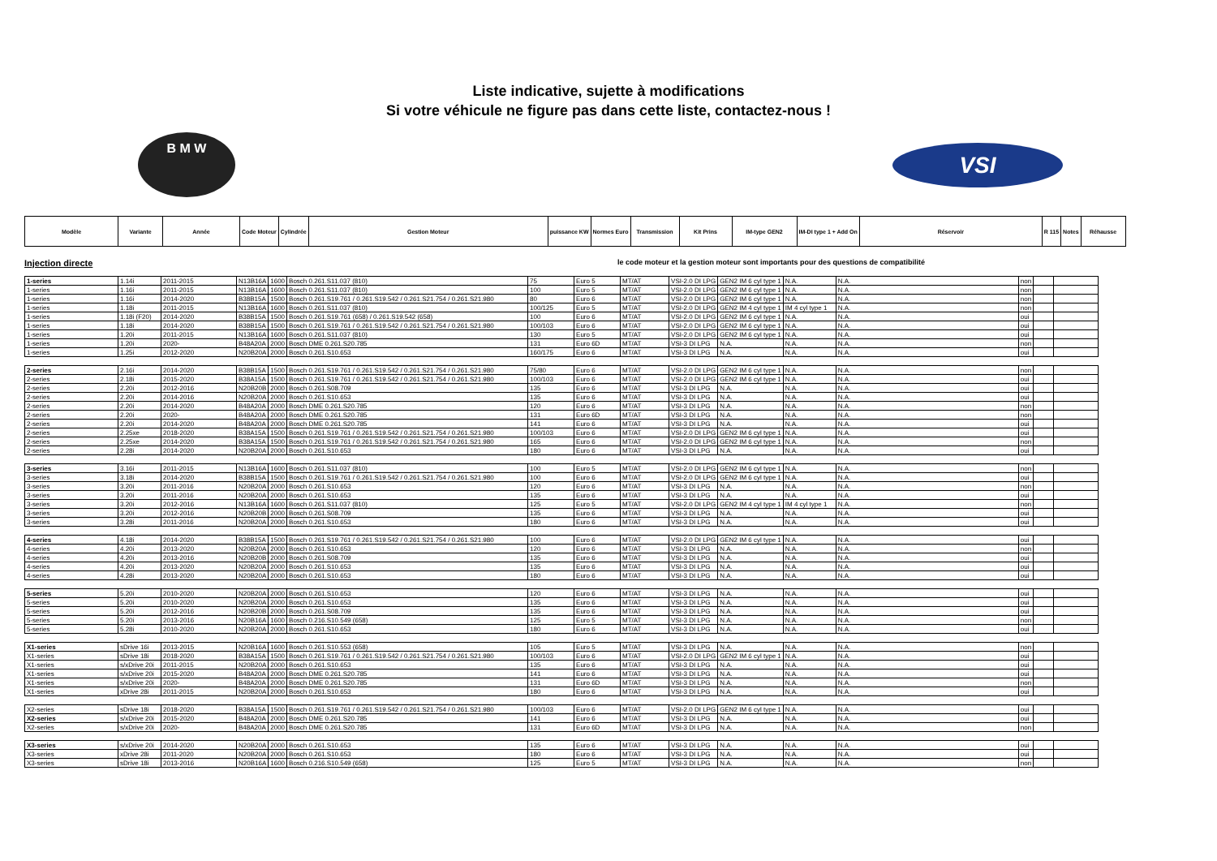Liste indicative, sujette à modifications
Si votre véhicule ne figure pas dans cette liste, contactez-nous !
B M W
VSI
| Modèle | Variante | Année | Code Moteur | Cylindrée | Gestion Moteur | puissance KW | Normes Euro | Transmission | Kit Prins | IM-type GEN2 | IM-DI type 1 + Add On | Réservoir | R 115 | Notes | Réhausse |
| --- | --- | --- | --- | --- | --- | --- | --- | --- | --- | --- | --- | --- | --- | --- | --- |
Injection directe le code moteur et la gestion moteur sont importants pour des questions de compatibilité
| 1-series | 1.14i | 2011-2015 | N13B16A | 1600 | Bosch 0.261.S11.037 (810) | 75 | Euro 5 | MT/AT | VSI-2.0 DI LPG | GEN2 IM 6 cyl type 1 | N.A. | N.A. | non | | |
| 1-series | 1.16i | 2011-2015 | N13B16A | 1600 | Bosch 0.261.S11.037 (810) | 100 | Euro 5 | MT/AT | VSI-2.0 DI LPG | GEN2 IM 6 cyl type 1 | N.A. | N.A. | non | | |
| 1-series | 1.16i | 2014-2020 | B38B15A | 1500 | Bosch 0.261.S19.761 / 0.261.S19.542 / 0.261.S21.754 / 0.261.S21.980 | 80 | Euro 6 | MT/AT | VSI-2.0 DI LPG | GEN2 IM 6 cyl type 1 | N.A. | N.A. | non | | |
| 1-series | 1.18i | 2011-2015 | N13B16A | 1600 | Bosch 0.261.S11.037 (810) | 100/125 | Euro 5 | MT/AT | VSI-2.0 DI LPG | GEN2 IM 4 cyl type 1 | IM 4 cyl type 1 | N.A. | non | | |
| 1-series | 1.18i (F20) | 2014-2020 | B38B15A | 1500 | Bosch 0.261.S19.761 (658) / 0.261.S19.542 (658) | 100 | Euro 6 | MT/AT | VSI-2.0 DI LPG | GEN2 IM 6 cyl type 1 | N.A. | N.A. | oui | | |
| 1-series | 1.18i | 2014-2020 | B38B15A | 1500 | Bosch 0.261.S19.761 / 0.261.S19.542 / 0.261.S21.754 / 0.261.S21.980 | 100/103 | Euro 6 | MT/AT | VSI-2.0 DI LPG | GEN2 IM 6 cyl type 1 | N.A. | N.A. | oui | | |
| 1-series | 1.20i | 2011-2015 | N13B16A | 1600 | Bosch 0.261.S11.037 (810) | 130 | Euro 5 | MT/AT | VSI-2.0 DI LPG | GEN2 IM 6 cyl type 1 | N.A. | N.A. | oui | | |
| 1-series | 1.20i | 2020- | B48A20A | 2000 | Bosch DME 0.261.S20.785 | 131 | Euro 6D | MT/AT | VSI-3 DI LPG | N.A. | N.A. | N.A. | non | | |
| 1-series | 1.25i | 2012-2020 | N20B20A | 2000 | Bosch 0.261.S10.653 | 160/175 | Euro 6 | MT/AT | VSI-3 DI LPG | N.A. | N.A. | N.A. | oui | | |
| 2-series | 2.16i | 2014-2020 | B38B15A | 1500 | Bosch 0.261.S19.761 / 0.261.S19.542 / 0.261.S21.754 / 0.261.S21.980 | 75/80 | Euro 6 | MT/AT | VSI-2.0 DI LPG | GEN2 IM 6 cyl type 1 | N.A. | N.A. | non | | |
| 2-series | 2.18i | 2015-2020 | B38A15A | 1500 | Bosch 0.261.S19.761 / 0.261.S19.542 / 0.261.S21.754 / 0.261.S21.980 | 100/103 | Euro 6 | MT/AT | VSI-2.0 DI LPG | GEN2 IM 6 cyl type 1 | N.A. | N.A. | oui | | |
| 2-series | 2.20i | 2012-2016 | N20B20B | 2000 | Bosch 0.261.S08.709 | 135 | Euro 6 | MT/AT | VSI-3 DI LPG | N.A. | N.A. | N.A. | oui | | |
| 2-series | 2.20i | 2014-2016 | N20B20A | 2000 | Bosch 0.261.S10.653 | 135 | Euro 6 | MT/AT | VSI-3 DI LPG | N.A. | N.A. | N.A. | oui | | |
| 2-series | 2.20i | 2014-2020 | B48A20A | 2000 | Bosch DME 0.261.S20.785 | 120 | Euro 6 | MT/AT | VSI-3 DI LPG | N.A. | N.A. | N.A. | non | | |
| 2-series | 2.20i | 2020- | B48A20A | 2000 | Bosch DME 0.261.S20.785 | 131 | Euro 6D | MT/AT | VSI-3 DI LPG | N.A. | N.A. | N.A. | non | | |
| 2-series | 2.20i | 2014-2020 | B48A20A | 2000 | Bosch DME 0.261.S20.785 | 141 | Euro 6 | MT/AT | VSI-3 DI LPG | N.A. | N.A. | N.A. | oui | | |
| 2-series | 2.25xe | 2018-2020 | B38A15A | 1500 | Bosch 0.261.S19.761 / 0.261.S19.542 / 0.261.S21.754 / 0.261.S21.980 | 100/103 | Euro 6 | MT/AT | VSI-2.0 DI LPG | GEN2 IM 6 cyl type 1 | N.A. | N.A. | oui | | |
| 2-series | 2.25xe | 2014-2020 | B38A15A | 1500 | Bosch 0.261.S19.761 / 0.261.S19.542 / 0.261.S21.754 / 0.261.S21.980 | 165 | Euro 6 | MT/AT | VSI-2.0 DI LPG | GEN2 IM 6 cyl type 1 | N.A. | N.A. | non | | |
| 2-series | 2.28i | 2014-2020 | N20B20A | 2000 | Bosch 0.261.S10.653 | 180 | Euro 6 | MT/AT | VSI-3 DI LPG | N.A. | N.A. | N.A. | oui | | |
| 3-series | 3.16i | 2011-2015 | N13B16A | 1600 | Bosch 0.261.S11.037 (810) | 100 | Euro 5 | MT/AT | VSI-2.0 DI LPG | GEN2 IM 6 cyl type 1 | N.A. | N.A. | non | | |
| 3-series | 3.18i | 2014-2020 | B38B15A | 1500 | Bosch 0.261.S19.761 / 0.261.S19.542 / 0.261.S21.754 / 0.261.S21.980 | 100 | Euro 6 | MT/AT | VSI-2.0 DI LPG | GEN2 IM 6 cyl type 1 | N.A. | N.A. | oui | | |
| 3-series | 3.20i | 2011-2016 | N20B20A | 2000 | Bosch 0.261.S10.653 | 120 | Euro 6 | MT/AT | VSI-3 DI LPG | N.A. | N.A. | N.A. | non | | |
| 3-series | 3.20i | 2011-2016 | N20B20A | 2000 | Bosch 0.261.S10.653 | 135 | Euro 6 | MT/AT | VSI-3 DI LPG | N.A. | N.A. | N.A. | oui | | |
| 3-series | 3.20i | 2012-2016 | N13B16A | 1600 | Bosch 0.261.S11.037 (810) | 125 | Euro 5 | MT/AT | VSI-2.0 DI LPG | GEN2 IM 4 cyl type 1 | IM 4 cyl type 1 | N.A. | non | | |
| 3-series | 3.20i | 2012-2016 | N20B20B | 2000 | Bosch 0.261.S08.709 | 135 | Euro 6 | MT/AT | VSI-3 DI LPG | N.A. | N.A. | N.A. | oui | | |
| 3-series | 3.28i | 2011-2016 | N20B20A | 2000 | Bosch 0.261.S10.653 | 180 | Euro 6 | MT/AT | VSI-3 DI LPG | N.A. | N.A. | N.A. | oui | | |
| 4-series | 4.18i | 2014-2020 | B38B15A | 1500 | Bosch 0.261.S19.761 / 0.261.S19.542 / 0.261.S21.754 / 0.261.S21.980 | 100 | Euro 6 | MT/AT | VSI-2.0 DI LPG | GEN2 IM 6 cyl type 1 | N.A. | N.A. | oui | | |
| 4-series | 4.20i | 2013-2020 | N20B20A | 2000 | Bosch 0.261.S10.653 | 120 | Euro 6 | MT/AT | VSI-3 DI LPG | N.A. | N.A. | N.A. | non | | |
| 4-series | 4.20i | 2013-2016 | N20B20B | 2000 | Bosch 0.261.S08.709 | 135 | Euro 6 | MT/AT | VSI-3 DI LPG | N.A. | N.A. | N.A. | oui | | |
| 4-series | 4.20i | 2013-2020 | N20B20A | 2000 | Bosch 0.261.S10.653 | 135 | Euro 6 | MT/AT | VSI-3 DI LPG | N.A. | N.A. | N.A. | oui | | |
| 4-series | 4.28i | 2013-2020 | N20B20A | 2000 | Bosch 0.261.S10.653 | 180 | Euro 6 | MT/AT | VSI-3 DI LPG | N.A. | N.A. | N.A. | oui | | |
| 5-series | 5.20i | 2010-2020 | N20B20A | 2000 | Bosch 0.261.S10.653 | 120 | Euro 6 | MT/AT | VSI-3 DI LPG | N.A. | N.A. | N.A. | oui | | |
| 5-series | 5.20i | 2010-2020 | N20B20A | 2000 | Bosch 0.261.S10.653 | 135 | Euro 6 | MT/AT | VSI-3 DI LPG | N.A. | N.A. | N.A. | oui | | |
| 5-series | 5.20i | 2012-2016 | N20B20B | 2000 | Bosch 0.261.S08.709 | 135 | Euro 6 | MT/AT | VSI-3 DI LPG | N.A. | N.A. | N.A. | oui | | |
| 5-series | 5.20i | 2013-2016 | N20B16A | 1600 | Bosch 0.216.S10.549 (658) | 125 | Euro 5 | MT/AT | VSI-3 DI LPG | N.A. | N.A. | N.A. | non | | |
| 5-series | 5.28i | 2010-2020 | N20B20A | 2000 | Bosch 0.261.S10.653 | 180 | Euro 6 | MT/AT | VSI-3 DI LPG | N.A. | N.A. | N.A. | oui | | |
| X1-series | sDrive 16i | 2013-2015 | N20B16A | 1600 | Bosch 0.261.S10.553 (658) | 105 | Euro 5 | MT/AT | VSI-3 DI LPG | N.A. | N.A. | N.A. | non | | |
| X1-series | sDrive 18i | 2018-2020 | B38A15A | 1500 | Bosch 0.261.S19.761 / 0.261.S19.542 / 0.261.S21.754 / 0.261.S21.980 | 100/103 | Euro 6 | MT/AT | VSI-2.0 DI LPG | GEN2 IM 6 cyl type 1 | N.A. | N.A. | oui | | |
| X1-series | s/xDrive 20i | 2011-2015 | N20B20A | 2000 | Bosch 0.261.S10.653 | 135 | Euro 6 | MT/AT | VSI-3 DI LPG | N.A. | N.A. | N.A. | oui | | |
| X1-series | s/xDrive 20i | 2015-2020 | B48A20A | 2000 | Bosch DME 0.261.S20.785 | 141 | Euro 6 | MT/AT | VSI-3 DI LPG | N.A. | N.A. | N.A. | oui | | |
| X1-series | s/xDrive 20i | 2020- | B48A20A | 2000 | Bosch DME 0.261.S20.785 | 131 | Euro 6D | MT/AT | VSI-3 DI LPG | N.A. | N.A. | N.A. | non | | |
| X1-series | xDrive 28i | 2011-2015 | N20B20A | 2000 | Bosch 0.261.S10.653 | 180 | Euro 6 | MT/AT | VSI-3 DI LPG | N.A. | N.A. | N.A. | oui | | |
| X2-series | sDrive 18i | 2018-2020 | B38A15A | 1500 | Bosch 0.261.S19.761 / 0.261.S19.542 / 0.261.S21.754 / 0.261.S21.980 | 100/103 | Euro 6 | MT/AT | VSI-2.0 DI LPG | GEN2 IM 6 cyl type 1 | N.A. | N.A. | oui | | |
| X2-series | s/xDrive 20i | 2015-2020 | B48A20A | 2000 | Bosch DME 0.261.S20.785 | 141 | Euro 6 | MT/AT | VSI-3 DI LPG | N.A. | N.A. | N.A. | oui | | |
| X2-series | s/xDrive 20i | 2020- | B48A20A | 2000 | Bosch DME 0.261.S20.785 | 131 | Euro 6D | MT/AT | VSI-3 DI LPG | N.A. | N.A. | N.A. | non | | |
| X3-series | s/xDrive 20i | 2014-2020 | N20B20A | 2000 | Bosch 0.261.S10.653 | 135 | Euro 6 | MT/AT | VSI-3 DI LPG | N.A. | N.A. | N.A. | oui | | |
| X3-series | xDrive 28i | 2011-2020 | N20B20A | 2000 | Bosch 0.261.S10.653 | 180 | Euro 6 | MT/AT | VSI-3 DI LPG | N.A. | N.A. | N.A. | oui | | |
| X3-series | sDrive 18i | 2013-2016 | N20B16A | 1600 | Bosch 0.216.S10.549 (658) | 125 | Euro 5 | MT/AT | VSI-3 DI LPG | N.A. | N.A. | N.A. | non | | |